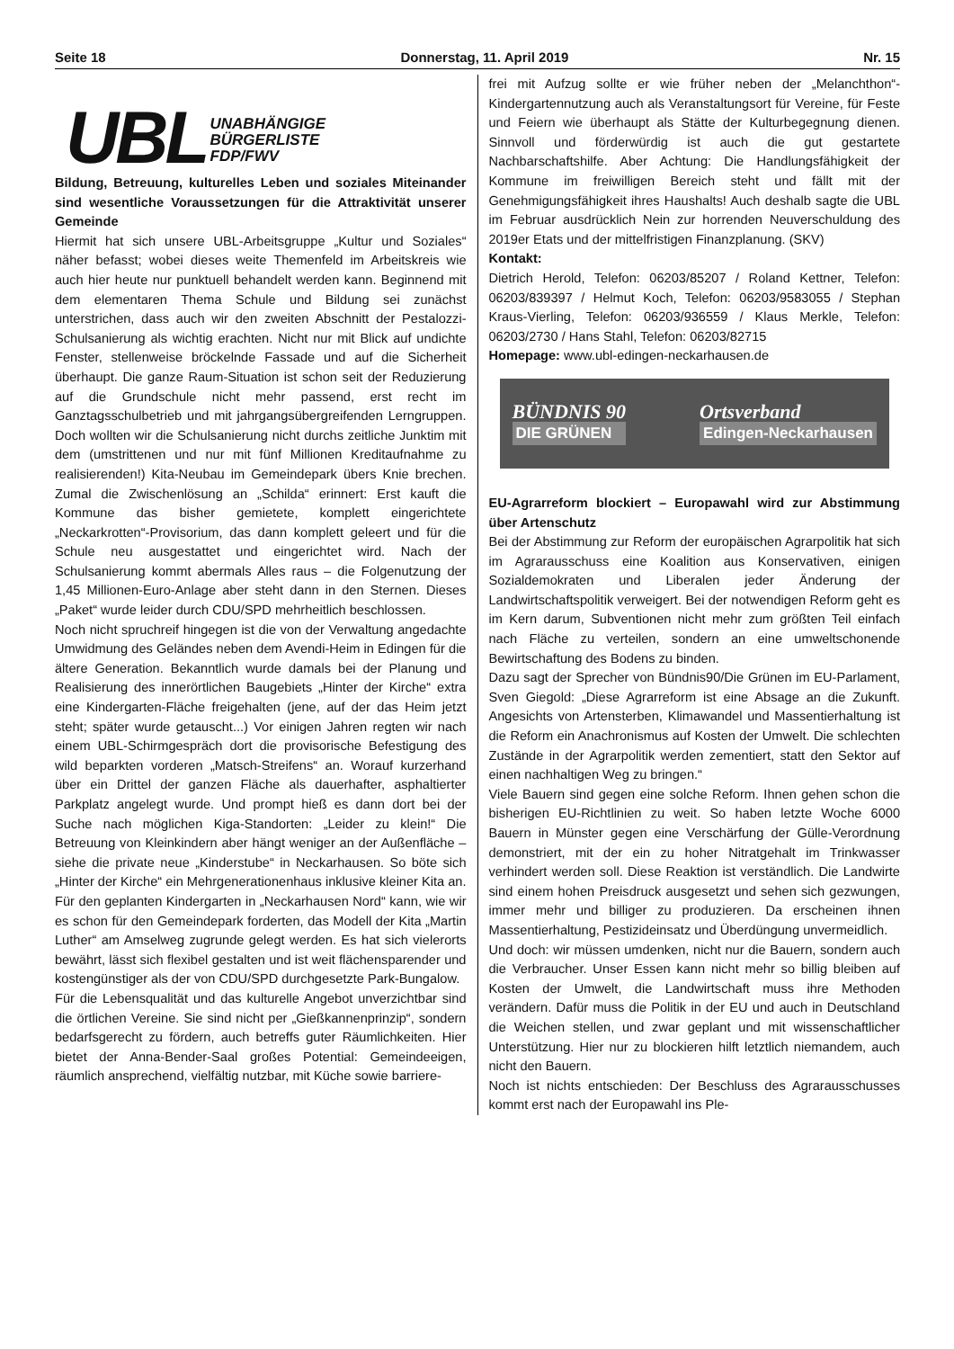Seite 18 Donnerstag, 11. April 2019 Nr. 15
UBL UNABHÄNGIGE
BÜRGERLISTE
FDP/FWV
Bildung, Betreuung, kulturelles Leben und soziales Miteinander sind wesentliche Voraussetzungen für die Attraktivität unserer Gemeinde
Hiermit hat sich unsere UBL-Arbeitsgruppe „Kultur und Soziales“ näher befasst; wobei dieses weite Themenfeld im Arbeitskreis wie auch hier heute nur punktuell behandelt werden kann. Beginnend mit dem elementaren Thema Schule und Bildung sei zunächst unterstrichen, dass auch wir den zweiten Abschnitt der Pestalozzi-Schulsanierung als wichtig erachten. Nicht nur mit Blick auf undichte Fenster, stellenweise bröckelnde Fassade und auf die Sicherheit überhaupt. Die ganze Raum-Situation ist schon seit der Reduzierung auf die Grundschule nicht mehr passend, erst recht im Ganztagsschulbetrieb und mit jahrgangsübergreifenden Lerngruppen. Doch wollten wir die Schulsanierung nicht durchs zeitliche Junktim mit dem (umstrittenen und nur mit fünf Millionen Kreditaufnahme zu realisierenden!) Kita-Neubau im Gemeindepark übers Knie brechen. Zumal die Zwischenlösung an „Schilda“ erinnert: Erst kauft die Kommune das bisher gemietete, komplett eingerichtete „Neckarkrotten“-Provisorium, das dann komplett geleert und für die Schule neu ausgestattet und eingerichtet wird. Nach der Schulsanierung kommt abermals Alles raus – die Folgenutzung der 1,45 Millionen-Euro-Anlage aber steht dann in den Sternen. Dieses „Paket“ wurde leider durch CDU/SPD mehrheitlich beschlossen.
Noch nicht spruchreif hingegen ist die von der Verwaltung angedachte Umwidmung des Geländes neben dem Avendi-Heim in Edingen für die ältere Generation. Bekanntlich wurde damals bei der Planung und Realisierung des innerörtlichen Baugebiets „Hinter der Kirche“ extra eine Kindergarten-Fläche freigehalten (jene, auf der das Heim jetzt steht; später wurde getauscht...) Vor einigen Jahren regten wir nach einem UBL-Schirmgespräch dort die provisorische Befestigung des wild beparkten vorderen „Matsch-Streifens“ an. Worauf kurzerhand über ein Drittel der ganzen Fläche als dauerhafter, asphaltierter Parkplatz angelegt wurde. Und prompt hieß es dann dort bei der Suche nach möglichen Kiga-Standorten: „Leider zu klein!“ Die Betreuung von Kleinkindern aber hängt weniger an der Außenfläche – siehe die private neue „Kinderstube“ in Neckarhausen. So böte sich „Hinter der Kirche“ ein Mehrgenerationenhaus inklusive kleiner Kita an. Für den geplanten Kindergarten in „Neckarhausen Nord“ kann, wie wir es schon für den Gemeindepark forderten, das Modell der Kita „Martin Luther“ am Amselweg zugrunde gelegt werden. Es hat sich vielerorts bewährt, lässt sich flexibel gestalten und ist weit flächensparender und kostengünstiger als der von CDU/SPD durchgesetzte Park-Bungalow.
Für die Lebensqualität und das kulturelle Angebot unverzichtbar sind die örtlichen Vereine. Sie sind nicht per „Gießkannenprinzip“, sondern bedarfsgerecht zu fördern, auch betreffs guter Räumlichkeiten. Hier bietet der Anna-Bender-Saal großes Potential: Gemeindeeigen, räumlich ansprechend, vielfältig nutzbar, mit Küche sowie barriere-
frei mit Aufzug sollte er wie früher neben der „Melanchthon“-Kindergartennutzung auch als Veranstaltungsort für Vereine, für Feste und Feiern wie überhaupt als Stätte der Kulturbegegnung dienen. Sinnvoll und förderwürdig ist auch die gut gestartete Nachbarschaftshilfe. Aber Achtung: Die Handlungsfähigkeit der Kommune im freiwilligen Bereich steht und fällt mit der Genehmigungsfähigkeit ihres Haushalts! Auch deshalb sagte die UBL im Februar ausdrücklich Nein zur horrenden Neuverschuldung des 2019er Etats und der mittelfristigen Finanzplanung. (SKV)
Kontakt:
Dietrich Herold, Telefon: 06203/85207 / Roland Kettner, Telefon: 06203/839397 / Helmut Koch, Telefon: 06203/9583055 / Stephan Kraus-Vierling, Telefon: 06203/936559 / Klaus Merkle, Telefon: 06203/2730 / Hans Stahl, Telefon: 06203/82715
Homepage: www.ubl-edingen-neckarhausen.de
BÜNDNIS 90
DIE GRÜNEN
Ortsverband
Edingen-Neckarhausen
EU-Agrarreform blockiert – Europawahl wird zur Abstimmung über Artenschutz
Bei der Abstimmung zur Reform der europäischen Agrarpolitik hat sich im Agrarausschuss eine Koalition aus Konservativen, einigen Sozialdemokraten und Liberalen jeder Änderung der Landwirtschaftspolitik verweigert. Bei der notwendigen Reform geht es im Kern darum, Subventionen nicht mehr zum größten Teil einfach nach Fläche zu verteilen, sondern an eine umweltschonende Bewirtschaftung des Bodens zu binden.
Dazu sagt der Sprecher von Bündnis90/Die Grünen im EU-Parlament, Sven Giegold: „Diese Agrarreform ist eine Absage an die Zukunft. Angesichts von Artensterben, Klimawandel und Massentierhaltung ist die Reform ein Anachronismus auf Kosten der Umwelt. Die schlechten Zustände in der Agrarpolitik werden zementiert, statt den Sektor auf einen nachhaltigen Weg zu bringen.“
Viele Bauern sind gegen eine solche Reform. Ihnen gehen schon die bisherigen EU-Richtlinien zu weit. So haben letzte Woche 6000 Bauern in Münster gegen eine Verschärfung der Gülle-Verordnung demonstriert, mit der ein zu hoher Nitratgehalt im Trinkwasser verhindert werden soll. Diese Reaktion ist verständlich. Die Landwirte sind einem hohen Preisdruck ausgesetzt und sehen sich gezwungen, immer mehr und billiger zu produzieren. Da erscheinen ihnen Massentierhaltung, Pestizideinsatz und Überdüngung unvermeidlich.
Und doch: wir müssen umdenken, nicht nur die Bauern, sondern auch die Verbraucher. Unser Essen kann nicht mehr so billig bleiben auf Kosten der Umwelt, die Landwirtschaft muss ihre Methoden verändern. Dafür muss die Politik in der EU und auch in Deutschland die Weichen stellen, und zwar geplant und mit wissenschaftlicher Unterstützung. Hier nur zu blockieren hilft letztlich niemandem, auch nicht den Bauern.
Noch ist nichts entschieden: Der Beschluss des Agrarausschusses kommt erst nach der Europawahl ins Ple-